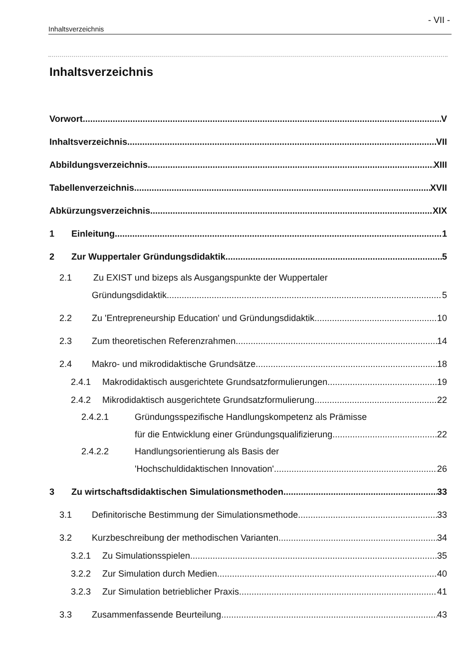- VII -
Inhaltsverzeichnis
Inhaltsverzeichnis
Vorwort
V
Inhaltsverzeichnis
VII
Abbildungsverzeichnis
XIII
Tabellenverzeichnis
XVII
Abkürzungsverzeichnis
XIX
1 Einleitung
1
2 Zur Wuppertaler Gründungsdidaktik
5
2.1 Zu EXIST und bizeps als Ausgangspunkte der Wuppertaler
Gründungsdidaktik
5
2.2 Zu 'Entrepreneurship Education' und Gründungsdidaktik
10
2.3 Zum theoretischen Referenzrahmen
14
2.4 Makro- und mikrodidaktische Grundsätze
18
2.4.1 Makrodidaktisch ausgerichtete Grundsatzformulierungen
19
2.4.2 Mikrodidaktisch ausgerichtete Grundsatzformulierung
22
2.4.2.1 Gründungsspezifische Handlungskompetenz als Prämisse
für die Entwicklung einer Gründungsqualifizierung
22
2.4.2.2 Handlungsorientierung als Basis der
'Hochschuldidaktischen Innovation'
26
3 Zu wirtschaftsdidaktischen Simulationsmethoden
33
3.1 Definitorische Bestimmung der Simulationsmethode
33
3.2 Kurzbeschreibung der methodischen Varianten
34
3.2.1 Zu Simulationsspielen
35
3.2.2 Zur Simulation durch Medien
40
3.2.3 Zur Simulation betrieblicher Praxis
41
3.3 Zusammenfassende Beurteilung
43